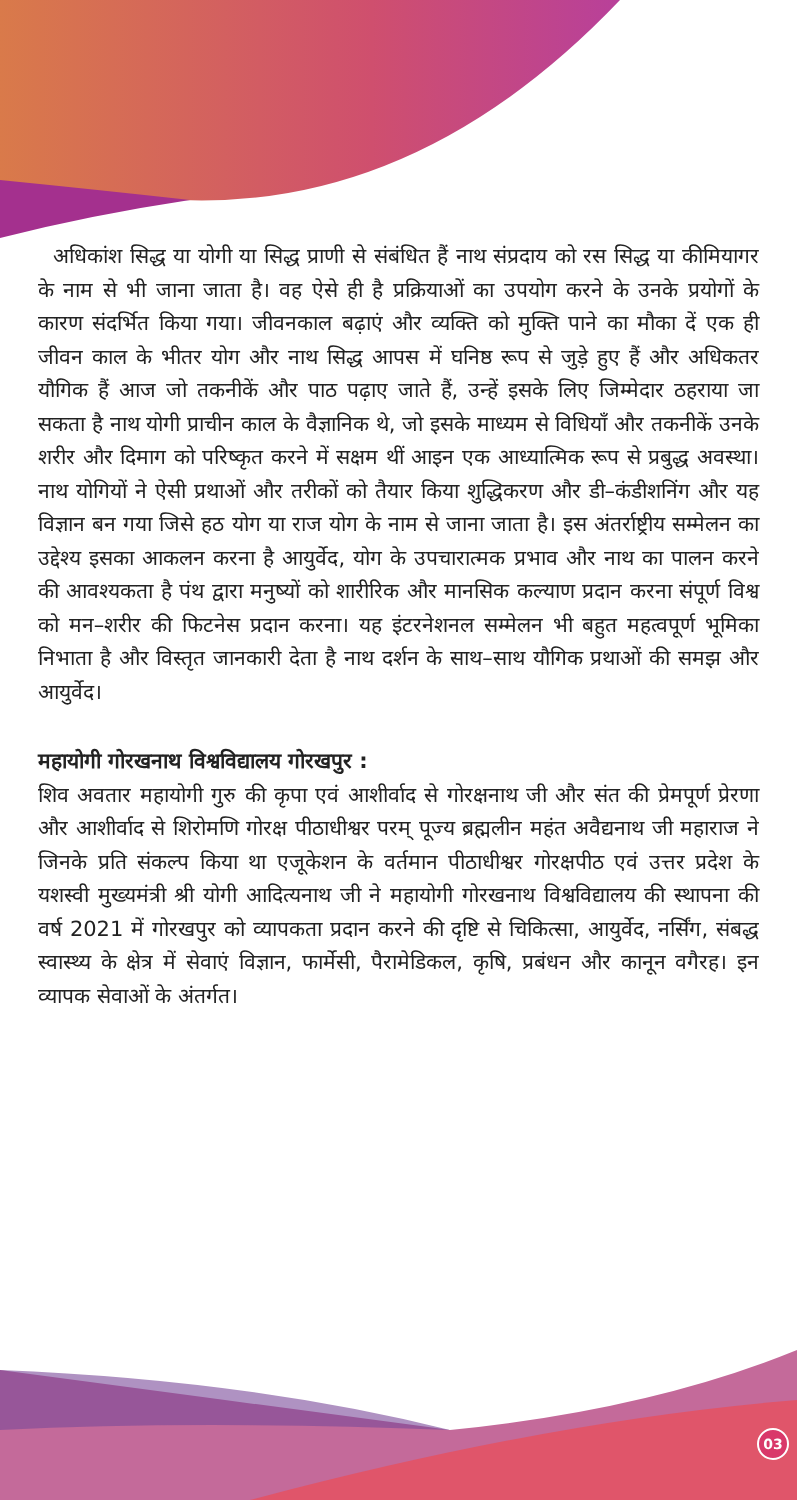अधिकांश सिद्ध या योगी या सिद्ध प्राणी से संबंधित हैं नाथ संप्रदाय को रस सिद्ध या कीमियागर के नाम से भी जाना जाता है। वह ऐसे ही है प्रक्रियाओं का उपयोग करने के उनके प्रयोगों के कारण संदर्भित किया गया। जीवनकाल बढ़ाएं और व्यक्ति को मुक्ति पाने का मौका दें एक ही जीवन काल के भीतर योग और नाथ सिद्ध आपस में घनिष्ठ रूप से जुड़े हुए हैं और अधिकतर यौगिक हैं आज जो तकनीकें और पाठ पढ़ाए जाते हैं, उन्हें इसके लिए जिम्मेदार ठहराया जा सकता है नाथ योगी प्राचीन काल के वैज्ञानिक थे, जो इसके माध्यम से विधियाँ और तकनीकें उनके शरीर और दिमाग को परिष्कृत करने में सक्षम थीं आइन एक आध्यात्मिक रूप से प्रबुद्ध अवस्था। नाथ योगियों ने ऐसी प्रथाओं और तरीकों को तैयार किया शुद्धिकरण और डी–कंडीशनिंग और यह विज्ञान बन गया जिसे हठ योग या राज योग के नाम से जाना जाता है। इस अंतर्राष्ट्रीय सम्मेलन का उद्देश्य इसका आकलन करना है आयुर्वेद, योग के उपचारात्मक प्रभाव और नाथ का पालन करने की आवश्यकता है पंथ द्वारा मनुष्यों को शारीरिक और मानसिक कल्याण प्रदान करना संपूर्ण विश्व को मन–शरीर की फिटनेस प्रदान करना। यह इंटरनेशनल सम्मेलन भी बहुत महत्वपूर्ण भूमिका निभाता है और विस्तृत जानकारी देता है नाथ दर्शन के साथ–साथ यौगिक प्रथाओं की समझ और आयुर्वेद।
महायोगी गोरखनाथ विश्वविद्यालय गोरखपुर :
शिव अवतार महायोगी गुरु की कृपा एवं आशीर्वाद से गोरक्षनाथ जी और संत की प्रेमपूर्ण प्रेरणा और आशीर्वाद से शिरोमणि गोरक्ष पीठाधीश्वर परम् पूज्य ब्रह्मलीन महंत अवैद्यनाथ जी महाराज ने जिनके प्रति संकल्प किया था एजूकेशन के वर्तमान पीठाधीश्वर गोरक्षपीठ एवं उत्तर प्रदेश के यशस्वी मुख्यमंत्री श्री योगी आदित्यनाथ जी ने महायोगी गोरखनाथ विश्वविद्यालय की स्थापना की वर्ष 2021 में गोरखपुर को व्यापकता प्रदान करने की दृष्टि से चिकित्सा, आयुर्वेद, नर्सिंग, संबद्ध स्वास्थ्य के क्षेत्र में सेवाएं विज्ञान, फार्मेसी, पैरामेडिकल, कृषि, प्रबंधन और कानून वगैरह। इन व्यापक सेवाओं के अंतर्गत।
03